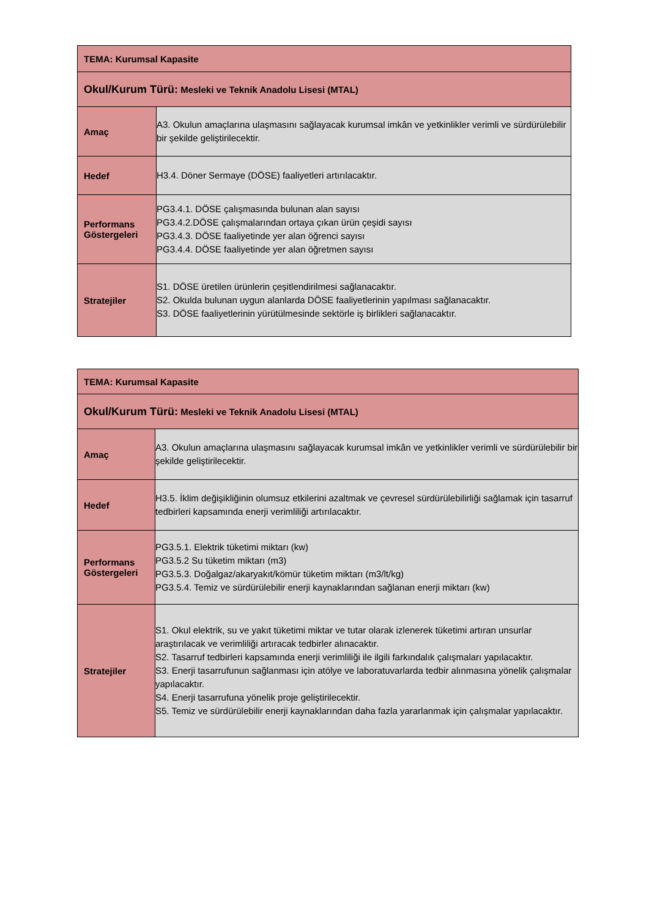| TEMA: Kurumsal Kapasite | |
| Okul/Kurum Türü: Mesleki ve Teknik Anadolu Lisesi (MTAL) | |
| Amaç | A3. Okulun amaçlarına ulaşmasını sağlayacak kurumsal imkân ve yetkinlikler verimli ve sürdürülebilir bir şekilde geliştirilecektir. |
| Hedef | H3.4. Döner Sermaye (DÖSE) faaliyetleri artırılacaktır. |
| Performans Göstergeleri | PG3.4.1. DÖSE çalışmasında bulunan alan sayısı PG3.4.2.DÖSE çalışmalarından ortaya çıkan ürün çeşidi sayısı PG3.4.3. DÖSE faaliyetinde yer alan öğrenci sayısı PG3.4.4. DÖSE faaliyetinde yer alan öğretmen sayısı |
| Stratejiler | S1. DÖSE üretilen ürünlerin çeşitlendirilmesi sağlanacaktır. S2. Okulda bulunan uygun alanlarda DÖSE faaliyetlerinin yapılması sağlanacaktır. S3. DÖSE faaliyetlerinin yürütülmesinde sektörle iş birlikleri sağlanacaktır. |
| TEMA: Kurumsal Kapasite | |
| Okul/Kurum Türü: Mesleki ve Teknik Anadolu Lisesi (MTAL) | |
| Amaç | A3. Okulun amaçlarına ulaşmasını sağlayacak kurumsal imkân ve yetkinlikler verimli ve sürdürülebilir bir şekilde geliştirilecektir. |
| Hedef | H3.5. İklim değişikliğinin olumsuz etkilerini azaltmak ve çevresel sürdürülebilirliği sağlamak için tasarruf tedbirleri kapsamında enerji verimliliği artırılacaktır. |
| Performans Göstergeleri | PG3.5.1. Elektrik tüketimi miktarı (kw) PG3.5.2 Su tüketim miktarı (m3) PG3.5.3. Doğalgaz/akaryakıt/kömür tüketim miktarı (m3/lt/kg) PG3.5.4. Temiz ve sürdürülebilir enerji kaynaklarından sağlanan enerji miktarı (kw) |
| Stratejiler | S1. Okul elektrik, su ve yakıt tüketimi miktar ve tutar olarak izlenerek tüketimi artıran unsurlar araştırılacak ve verimliliği artıracak tedbirler alınacaktır. S2. Tasarruf tedbirleri kapsamında enerji verimliliği ile ilgili farkındalık çalışmaları yapılacaktır. S3. Enerji tasarrufunun sağlanması için atölye ve laboratuvarlarda tedbir alınmasına yönelik çalışmalar yapılacaktır. S4. Enerji tasarrufuna yönelik proje geliştirilecektir. S5. Temiz ve sürdürülebilir enerji kaynaklarından daha fazla yararlanmak için çalışmalar yapılacaktır. |